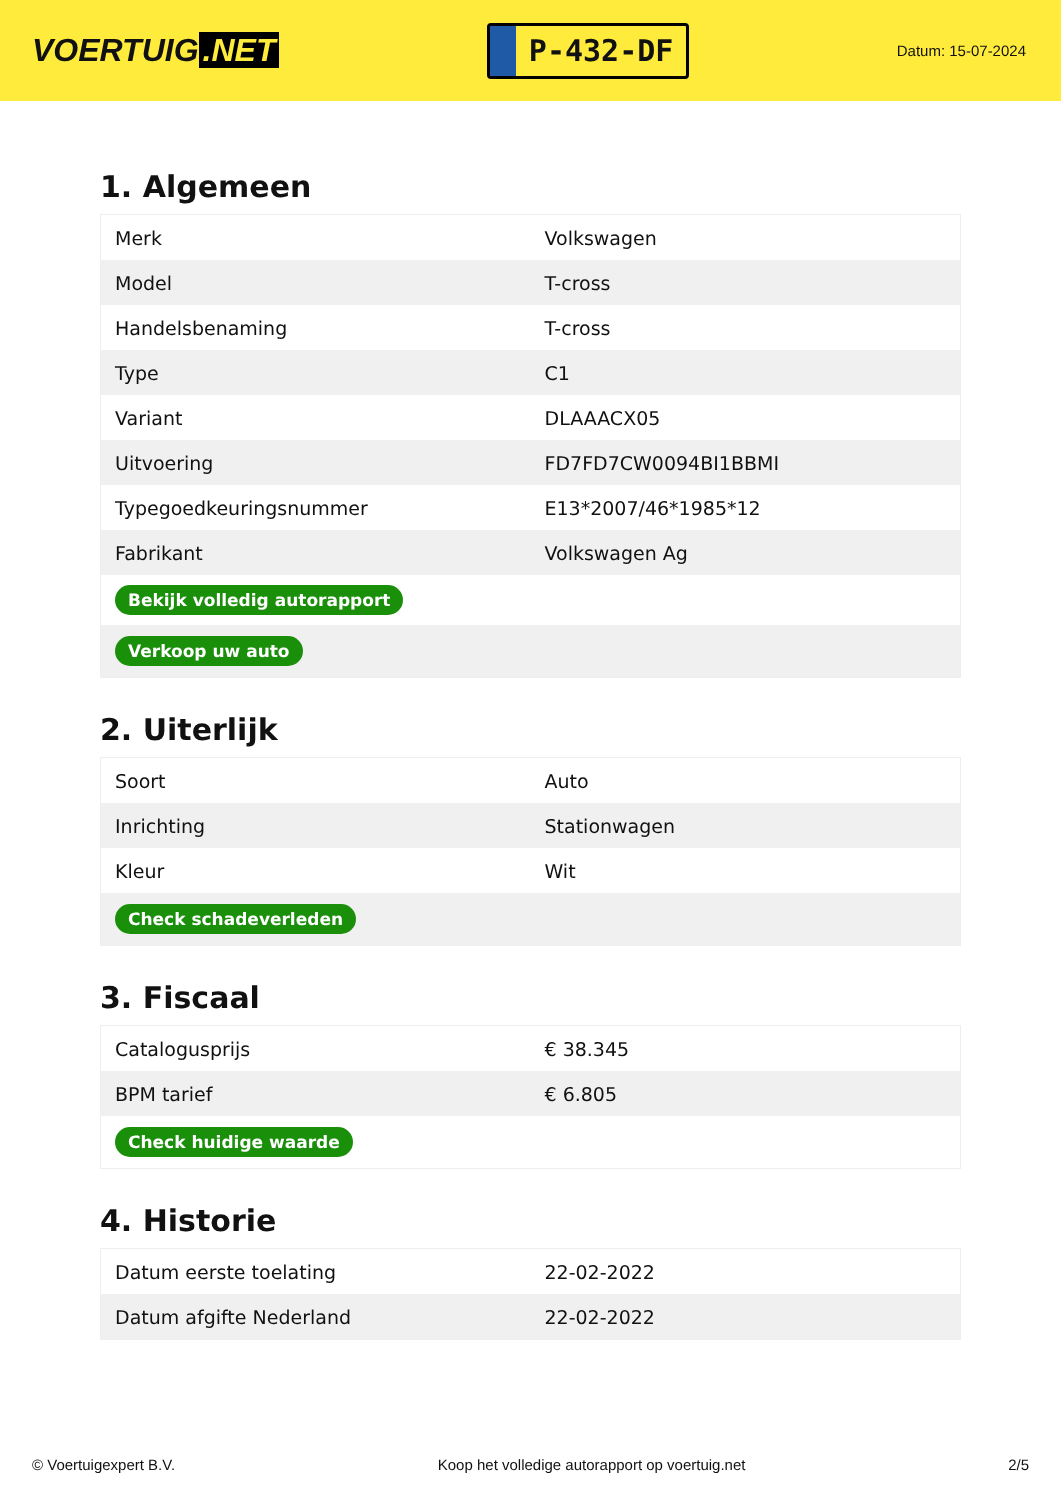VOERTUIG.NET
P-432-DF
Datum: 15-07-2024
1. Algemeen
| Merk | Volkswagen |
| Model | T-cross |
| Handelsbenaming | T-cross |
| Type | C1 |
| Variant | DLAAACX05 |
| Uitvoering | FD7FD7CW0094BI1BBMI |
| Typegoedkeuringsnummer | E13*2007/46*1985*12 |
| Fabrikant | Volkswagen Ag |
| Bekijk volledig autorapport | |
| Verkoop uw auto | |
2. Uiterlijk
| Soort | Auto |
| Inrichting | Stationwagen |
| Kleur | Wit |
| Check schadeverleden | |
3. Fiscaal
| Catalogusprijs | € 38.345 |
| BPM tarief | € 6.805 |
| Check huidige waarde | |
4. Historie
| Datum eerste toelating | 22-02-2022 |
| Datum afgifte Nederland | 22-02-2022 |
© Voertuigexpert B.V. Koop het volledige autorapport op voertuig.net 2/5